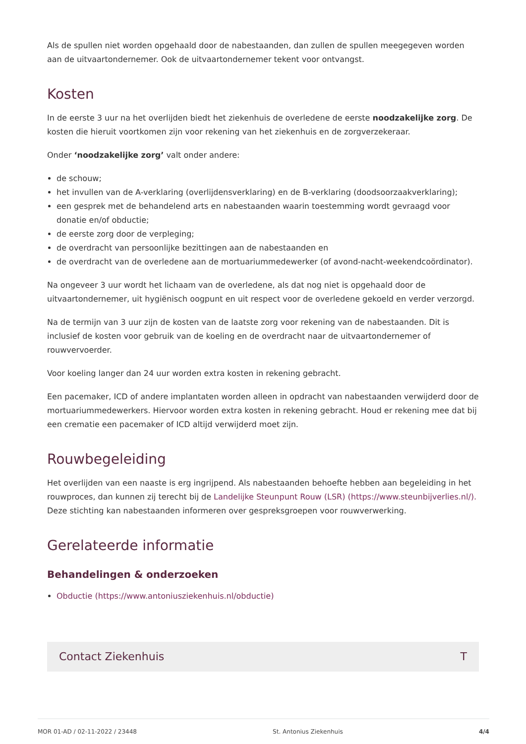Als de spullen niet worden opgehaald door de nabestaanden, dan zullen de spullen meegegeven worden aan de uitvaartondernemer. Ook de uitvaartondernemer tekent voor ontvangst.
Kosten
In de eerste 3 uur na het overlijden biedt het ziekenhuis de overledene de eerste noodzakelijke zorg. De kosten die hieruit voortkomen zijn voor rekening van het ziekenhuis en de zorgverzekeraar.
Onder ‘noodzakelijke zorg’ valt onder andere:
de schouw;
het invullen van de A-verklaring (overlijdensverklaring) en de B-verklaring (doodsoorzaakverklaring);
een gesprek met de behandelend arts en nabestaanden waarin toestemming wordt gevraagd voor donatie en/of obductie;
de eerste zorg door de verpleging;
de overdracht van persoonlijke bezittingen aan de nabestaanden en
de overdracht van de overledene aan de mortuariummedewerker (of avond-nacht-weekendcoördinator).
Na ongeveer 3 uur wordt het lichaam van de overledene, als dat nog niet is opgehaald door de uitvaartondernemer, uit hygiënisch oogpunt en uit respect voor de overledene gekoeld en verder verzorgd.
Na de termijn van 3 uur zijn de kosten van de laatste zorg voor rekening van de nabestaanden. Dit is inclusief de kosten voor gebruik van de koeling en de overdracht naar de uitvaartondernemer of rouwvervoerder.
Voor koeling langer dan 24 uur worden extra kosten in rekening gebracht.
Een pacemaker, ICD of andere implantaten worden alleen in opdracht van nabestaanden verwijderd door de mortuariummedewerkers. Hiervoor worden extra kosten in rekening gebracht. Houd er rekening mee dat bij een crematie een pacemaker of ICD altijd verwijderd moet zijn.
Rouwbegeleiding
Het overlijden van een naaste is erg ingrijpend. Als nabestaanden behoefte hebben aan begeleiding in het rouwproces, dan kunnen zij terecht bij de Landelijke Steunpunt Rouw (LSR) (https://www.steunbijverlies.nl/). Deze stichting kan nabestaanden informeren over gespreksgroepen voor rouwverwerking.
Gerelateerde informatie
Behandelingen & onderzoeken
Obductie (https://www.antoniusziekenhuis.nl/obductie)
Contact Ziekenhuis T
MOR 01-AD / 02-11-2022 / 23448 St. Antonius Ziekenhuis 4/4